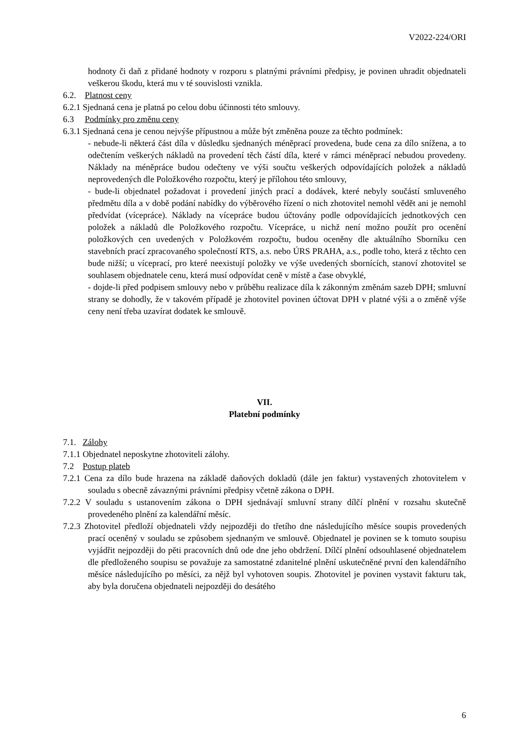V2022-224/ORI
hodnoty či daň z přidané hodnoty v rozporu s platnými právními předpisy, je povinen uhradit objednateli veškerou škodu, která mu v té souvislosti vznikla.
6.2. Platnost ceny
6.2.1 Sjednaná cena je platná po celou dobu účinnosti této smlouvy.
6.3 Podmínky pro změnu ceny
6.3.1 Sjednaná cena je cenou nejvýše přípustnou a může být změněna pouze za těchto podmínek:
- nebude-li některá část díla v důsledku sjednaných méněprací provedena, bude cena za dílo snížena, a to odečtením veškerých nákladů na provedení těch částí díla, které v rámci méněprací nebudou provedeny. Náklady na méněpráce budou odečteny ve výši součtu veškerých odpovídajících položek a nákladů neprovedených dle Položkového rozpočtu, který je přílohou této smlouvy,
- bude-li objednatel požadovat i provedení jiných prací a dodávek, které nebyly součástí smluveného předmětu díla a v době podání nabídky do výběrového řízení o nich zhotovitel nemohl vědět ani je nemohl předvídat (vícepráce). Náklady na vícepráce budou účtovány podle odpovídajících jednotkových cen položek a nákladů dle Položkového rozpočtu. Vícepráce, u nichž není možno použít pro ocenění položkových cen uvedených v Položkovém rozpočtu, budou oceněny dle aktuálního Sborníku cen stavebních prací zpracovaného společností RTS, a.s. nebo ÚRS PRAHA, a.s., podle toho, která z těchto cen bude nižší; u víceprací, pro které neexistují položky ve výše uvedených sbornících, stanoví zhotovitel se souhlasem objednatele cenu, která musí odpovídat ceně v místě a čase obvyklé,
- dojde-li před podpisem smlouvy nebo v průběhu realizace díla k zákonným změnám sazeb DPH; smluvní strany se dohodly, že v takovém případě je zhotovitel povinen účtovat DPH v platné výši a o změně výše ceny není třeba uzavírat dodatek ke smlouvě.
VII.
Platební podmínky
7.1. Zálohy
7.1.1 Objednatel neposkytne zhotoviteli zálohy.
7.2 Postup plateb
7.2.1 Cena za dílo bude hrazena na základě daňových dokladů (dále jen faktur) vystavených zhotovitelem v souladu s obecně závaznými právními předpisy včetně zákona o DPH.
7.2.2 V souladu s ustanovením zákona o DPH sjednávají smluvní strany dílčí plnění v rozsahu skutečně provedeného plnění za kalendářní měsíc.
7.2.3 Zhotovitel předloží objednateli vždy nejpozději do třetího dne následujícího měsíce soupis provedených prací oceněný v souladu se způsobem sjednaným ve smlouvě. Objednatel je povinen se k tomuto soupisu vyjádřit nejpozději do pěti pracovních dnů ode dne jeho obdržení. Dílčí plnění odsouhlasené objednatelem dle předloženého soupisu se považuje za samostatné zdanitelné plnění uskutečněné první den kalendářního měsíce následujícího po měsíci, za nějž byl vyhotoven soupis. Zhotovitel je povinen vystavit fakturu tak, aby byla doručena objednateli nejpozději do desátého
6